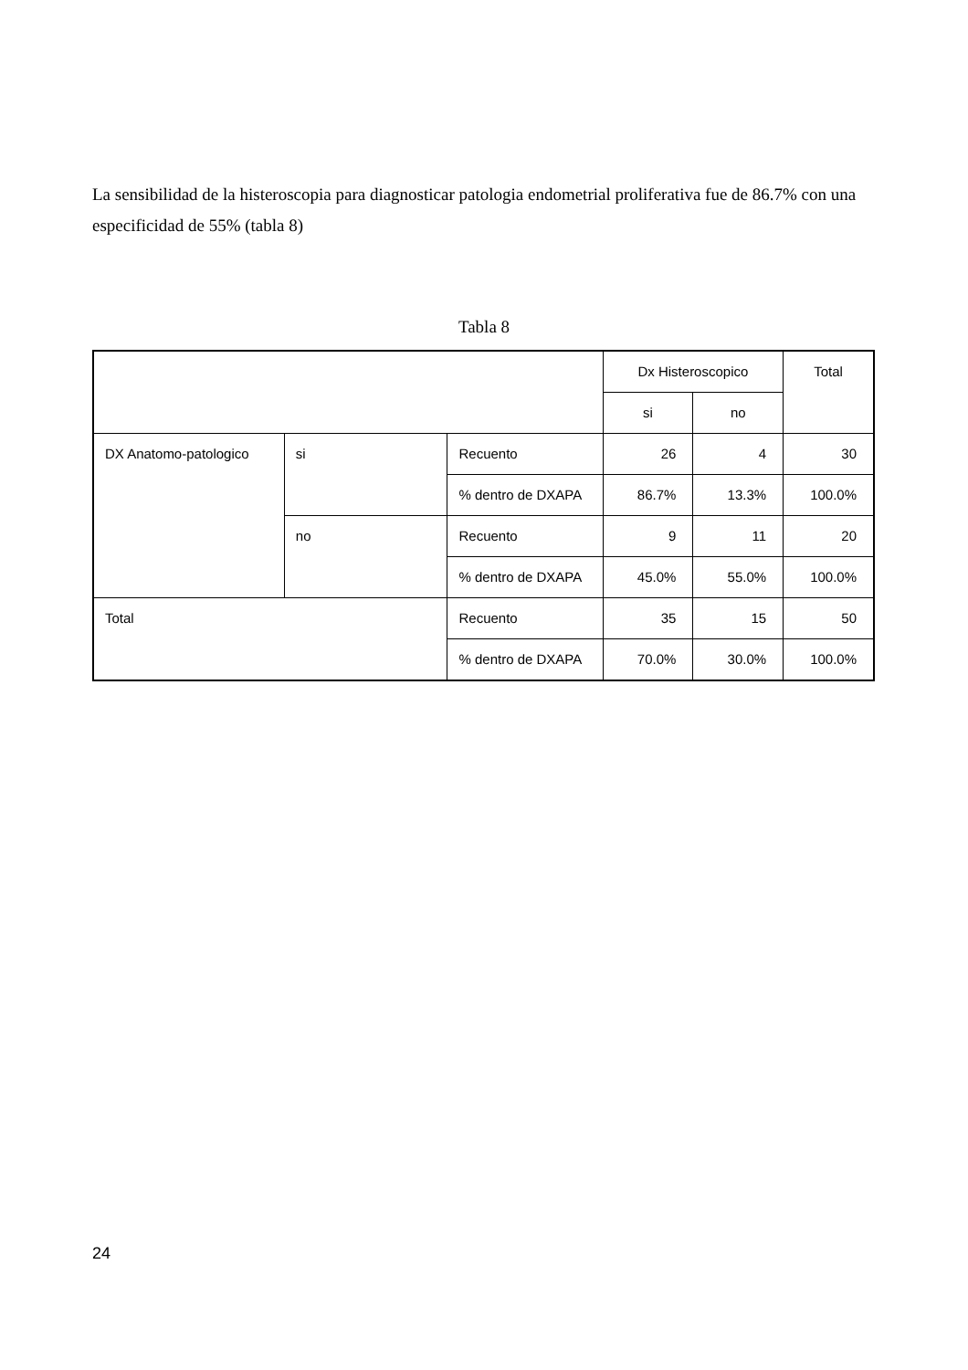La sensibilidad de la histeroscopia para diagnosticar patologia endometrial proliferativa fue de 86.7% con una especificidad de 55% (tabla 8)
Tabla 8
| | | | Dx Histeroscopico | | Total |
| | | | si | no | |
| DX Anatomo-patologico | si | Recuento | 26 | 4 | 30 |
| | | % dentro de DXAPA | 86.7% | 13.3% | 100.0% |
| | no | Recuento | 9 | 11 | 20 |
| | | % dentro de DXAPA | 45.0% | 55.0% | 100.0% |
| Total | | Recuento | 35 | 15 | 50 |
| | | % dentro de DXAPA | 70.0% | 30.0% | 100.0% |
24